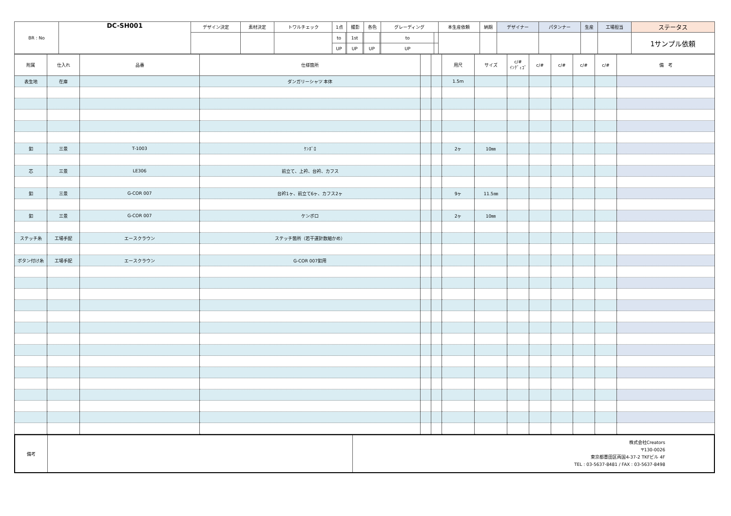| BR : No | DC-SH001 | デザイン決定 | 素材決定 | トワルチェック | 1点 | | 撮影 | | 各色 | | グレーディング | | 本生産依頼 | 納期 | デザイナー | パタンナー | 生産 | 工場担当 | ステータス |
| | | | | | to | | 1st | | | | to | | | | | | | | 1サンプル依頼 |
| | | | | | UP | | UP | | UP | | UP | | | | | | | | |
| 附属 | 仕入れ | 品番 | 仕様箇所 | | | 用尺 | サイズ | c/# ｲﾝﾃﾞｨｺﾞ | c/# | c/# | c/# | c/# | 備 考 |
| --- | --- | --- | --- | --- | --- | --- | --- | --- | --- | --- | --- | --- | --- |
| 表生地 | 在庫 | | ダンガリーシャツ 本体 | | | 1.5m | | | | | | | |
| 釦 | 三景 | T-1003 | ｹﾝﾎﾞﾛ | | | 2ヶ | 10㎜ | | | | | | |
| 芯 | 三景 | LE306 | 前立て、上衿、台衿、カフス | | | | | | | | | | |
| 釦 | 三景 | G-COR 007 | 台衿1ヶ、前立て6ヶ、カフス2ヶ | | | 9ヶ | 11.5㎜ | | | | | | |
| 釦 | 三景 | G-COR 007 | ケンボロ | | | 2ヶ | 10㎜ | | | | | | |
| ステッチ糸 | 工場手配 | エースクラウン | ステッチ箇所（若干運針数細かめ） | | | | | | | | | | |
| ボタン付け糸 | 工場手配 | エースクラウン | G-COR 007釦用 | | | | | | | | | | |
| 備考 | | 株式会社Creators 〒130-0026 東京都墨田区両国4-37-2 TKFビル 4F TEL : 03-5637-8481 / FAX : 03-5637-8498 |